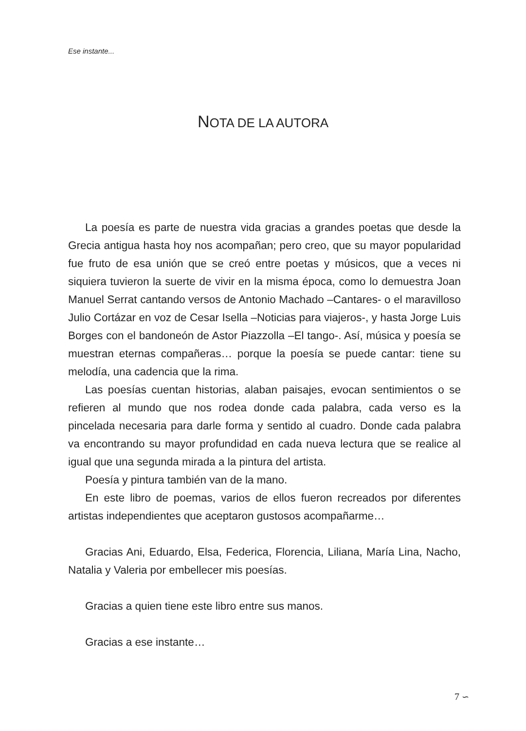Ese instante...
NOTA DE LA AUTORA
La poesía es parte de nuestra vida gracias a grandes poetas que desde la Grecia antigua hasta hoy nos acompañan; pero creo, que su mayor popularidad fue fruto de esa unión que se creó entre poetas y músicos, que a veces ni siquiera tuvieron la suerte de vivir en la misma época, como lo demuestra Joan Manuel Serrat cantando versos de Antonio Machado –Cantares- o el maravilloso Julio Cortázar en voz de Cesar Isella –Noticias para viajeros-, y hasta Jorge Luis Borges con el bandoneón de Astor Piazzolla –El tango-. Así, música y poesía se muestran eternas compañeras… porque la poesía se puede cantar: tiene su melodía, una cadencia que la rima.
Las poesías cuentan historias, alaban paisajes, evocan sentimientos o se refieren al mundo que nos rodea donde cada palabra, cada verso es la pincelada necesaria para darle forma y sentido al cuadro. Donde cada palabra va encontrando su mayor profundidad en cada nueva lectura que se realice al igual que una segunda mirada a la pintura del artista.
Poesía y pintura también van de la mano.
En este libro de poemas, varios de ellos fueron recreados por diferentes artistas independientes que aceptaron gustosos acompañarme…
Gracias Ani, Eduardo, Elsa, Federica, Florencia, Liliana, María Lina, Nacho, Natalia y Valeria por embellecer mis poesías.
Gracias a quien tiene este libro entre sus manos.
Gracias a ese instante…
7 ∽